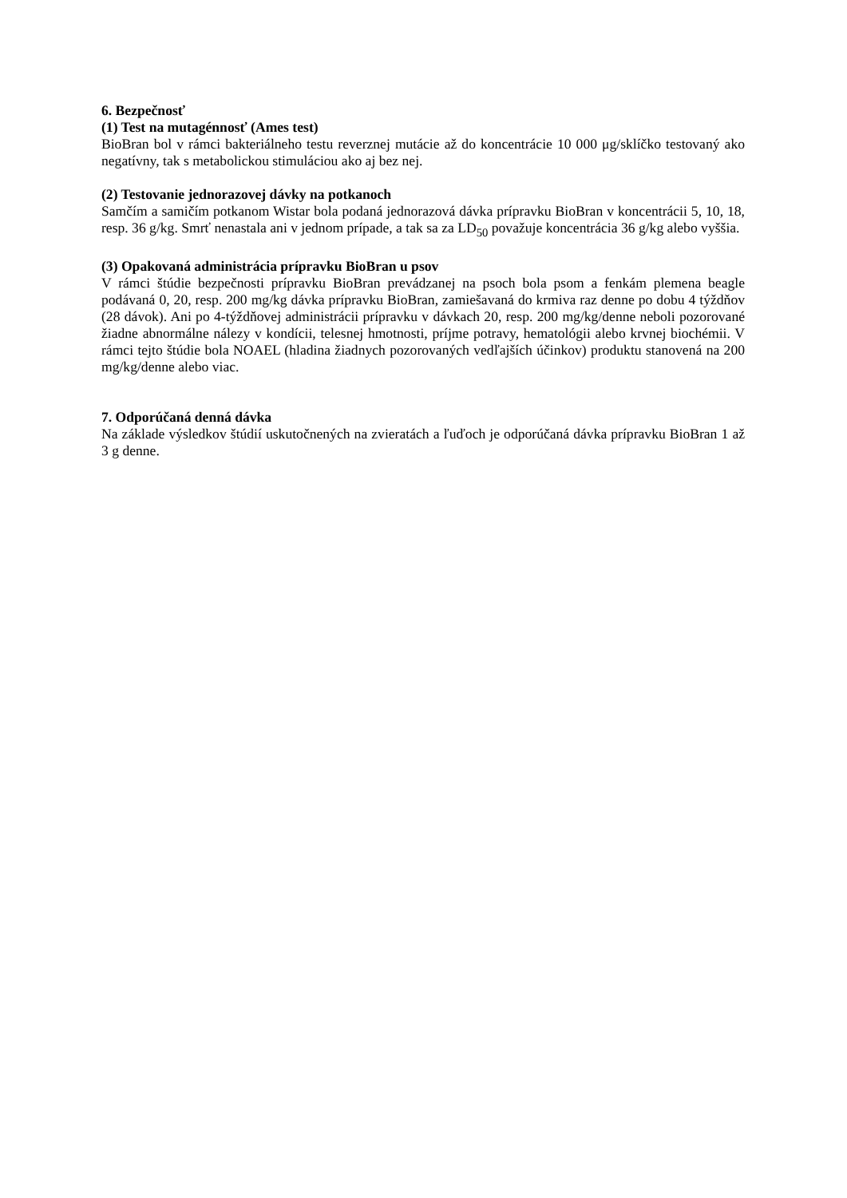6. Bezpečnosť
(1) Test na mutagénnosť (Ames test)
BioBran bol v rámci bakteriálneho testu reverznej mutácie až do koncentrácie 10 000 μg/sklíčko testovaný ako negatívny, tak s metabolickou stimuláciou ako aj bez nej.
(2) Testovanie jednorazovej dávky na potkanoch
Samčím a samičím potkanom Wistar bola podaná jednorazová dávka prípravku BioBran v koncentrácii 5, 10, 18, resp. 36 g/kg. Smrť nenastala ani v jednom prípade, a tak sa za LD<sub>50</sub> považuje koncentrácia 36 g/kg alebo vyššia.
(3) Opakovaná administrácia prípravku BioBran u psov
V rámci štúdie bezpečnosti prípravku BioBran prevádzanej na psoch bola psom a fenkám plemena beagle podávaná 0, 20, resp. 200 mg/kg dávka prípravku BioBran, zamiešavaná do krmiva raz denne po dobu 4 týždňov (28 dávok). Ani po 4-týždňovej administrácii prípravku v dávkach 20, resp. 200 mg/kg/denne neboli pozorované žiadne abnormálne nálezy v kondícii, telesnej hmotnosti, príjme potravy, hematológii alebo krvnej biochémii. V rámci tejto štúdie bola NOAEL (hladina žiadnych pozorovaných vedľajších účinkov) produktu stanovená na 200 mg/kg/denne alebo viac.
7. Odporúčaná denná dávka
Na základe výsledkov štúdií uskutočnených na zvieratách a ľuďoch je odporúčaná dávka prípravku BioBran 1 až 3 g denne.